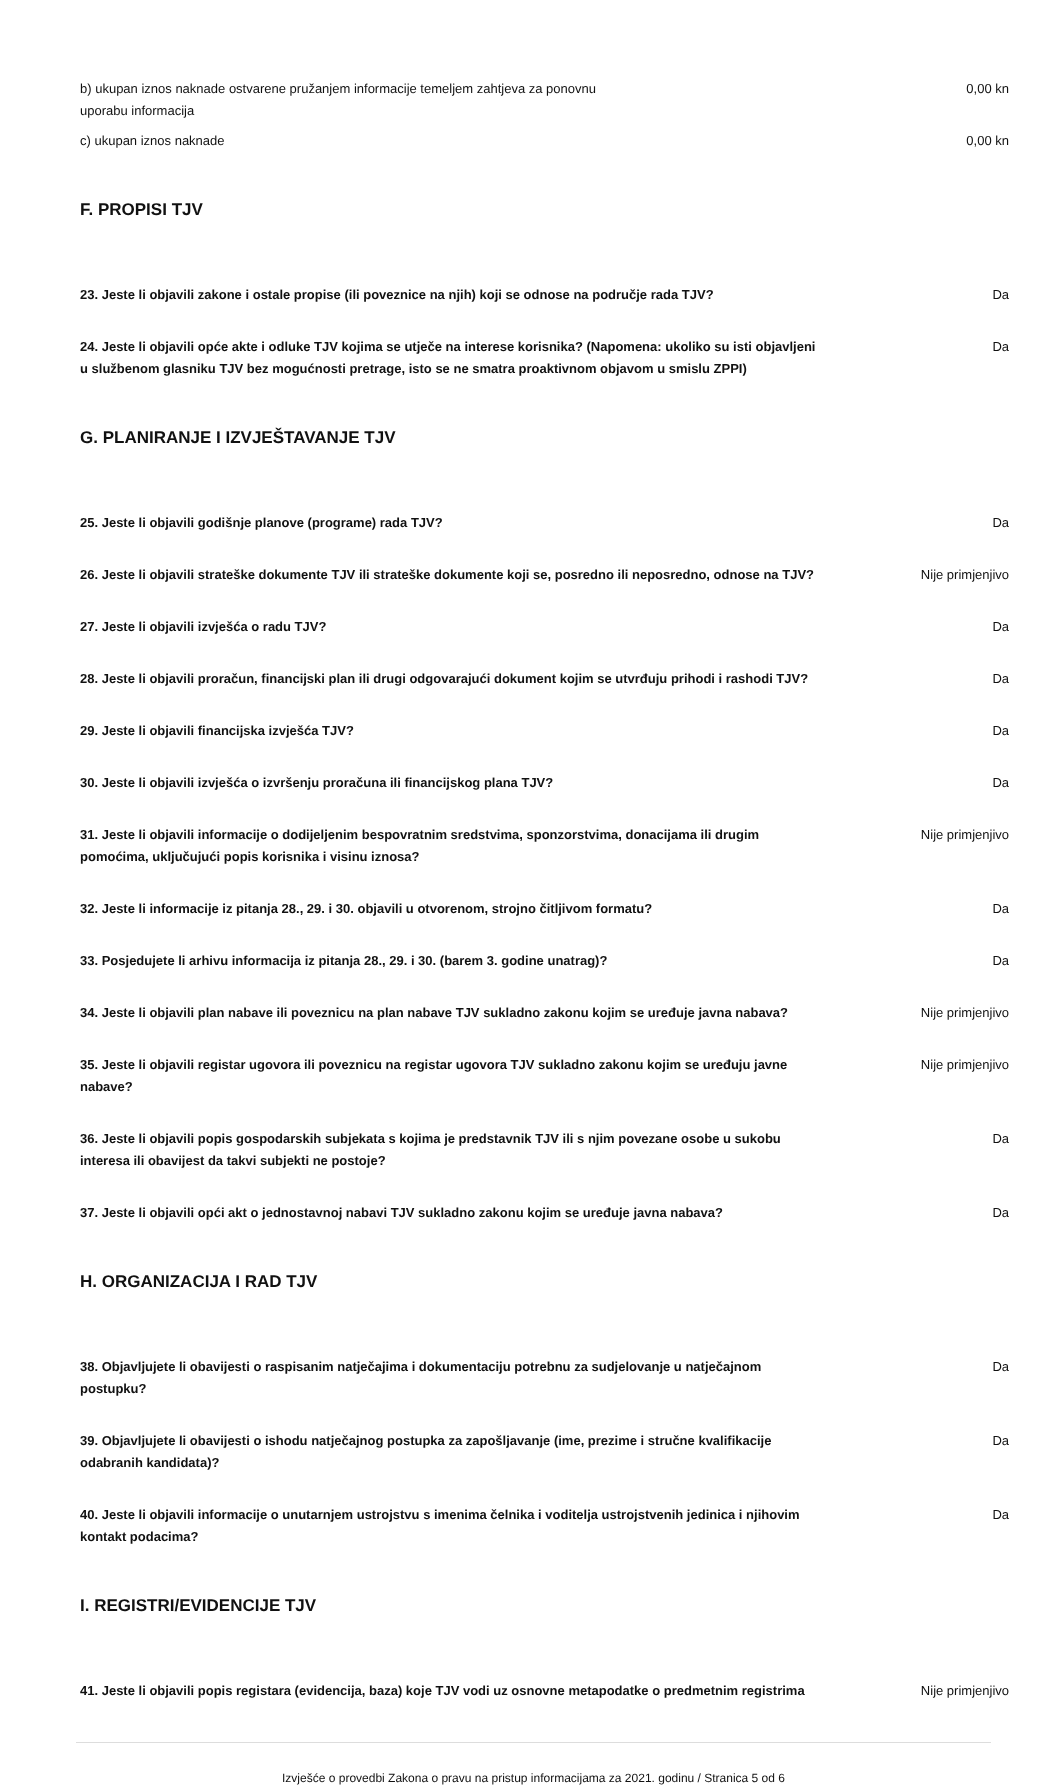b) ukupan iznos naknade ostvarene pružanjem informacije temeljem zahtjeva za ponovnu uporabu informacija
0,00 kn
c) ukupan iznos naknade 0,00 kn
F. PROPISI TJV
23. Jeste li objavili zakone i ostale propise (ili poveznice na njih) koji se odnose na područje rada TJV?
Da
24. Jeste li objavili opće akte i odluke TJV kojima se utječe na interese korisnika? (Napomena: ukoliko su isti objavljeni u službenom glasniku TJV bez mogućnosti pretrage, isto se ne smatra proaktivnom objavom u smislu ZPPI)
Da
G. PLANIRANJE I IZVJEŠTAVANJE TJV
25. Jeste li objavili godišnje planove (programe) rada TJV? Da
26. Jeste li objavili strateške dokumente TJV ili strateške dokumente koji se, posredno ili neposredno, odnose na TJV?
Nije primjenjivo
27. Jeste li objavili izvješća o radu TJV? Da
28. Jeste li objavili proračun, financijski plan ili drugi odgovarajući dokument kojim se utvrđuju prihodi i rashodi TJV?
Da
29. Jeste li objavili financijska izvješća TJV? Da
30. Jeste li objavili izvješća o izvršenju proračuna ili financijskog plana TJV? Da
31. Jeste li objavili informacije o dodijeljenim bespovratnim sredstvima, sponzorstvima, donacijama ili drugim pomoćima, uključujući popis korisnika i visinu iznosa?
Nije primjenjivo
32. Jeste li informacije iz pitanja 28., 29. i 30. objavili u otvorenom, strojno čitljivom formatu?
Da
33. Posjedujete li arhivu informacija iz pitanja 28., 29. i 30. (barem 3. godine unatrag)? Da
34. Jeste li objavili plan nabave ili poveznicu na plan nabave TJV sukladno zakonu kojim se uređuje javna nabava?
Nije primjenjivo
35. Jeste li objavili registar ugovora ili poveznicu na registar ugovora TJV sukladno zakonu kojim se uređuju javne nabave?
Nije primjenjivo
36. Jeste li objavili popis gospodarskih subjekata s kojima je predstavnik TJV ili s njim povezane osobe u sukobu interesa ili obavijest da takvi subjekti ne postoje?
Da
37. Jeste li objavili opći akt o jednostavnoj nabavi TJV sukladno zakonu kojim se uređuje javna nabava?
Da
H. ORGANIZACIJA I RAD TJV
38. Objavljujete li obavijesti o raspisanim natječajima i dokumentaciju potrebnu za sudjelovanje u natječajnom postupku?
Da
39. Objavljujete li obavijesti o ishodu natječajnog postupka za zapošljavanje (ime, prezime i stručne kvalifikacije odabranih kandidata)?
Da
40. Jeste li objavili informacije o unutarnjem ustrojstvu s imenima čelnika i voditelja ustrojstvenih jedinica i njihovim kontakt podacima?
Da
I. REGISTRI/EVIDENCIJE TJV
41. Jeste li objavili popis registara (evidencija, baza) koje TJV vodi uz osnovne metapodatke o predmetnim registrima
Nije primjenjivo
Izvješće o provedbi Zakona o pravu na pristup informacijama za 2021. godinu / Stranica 5 od 6